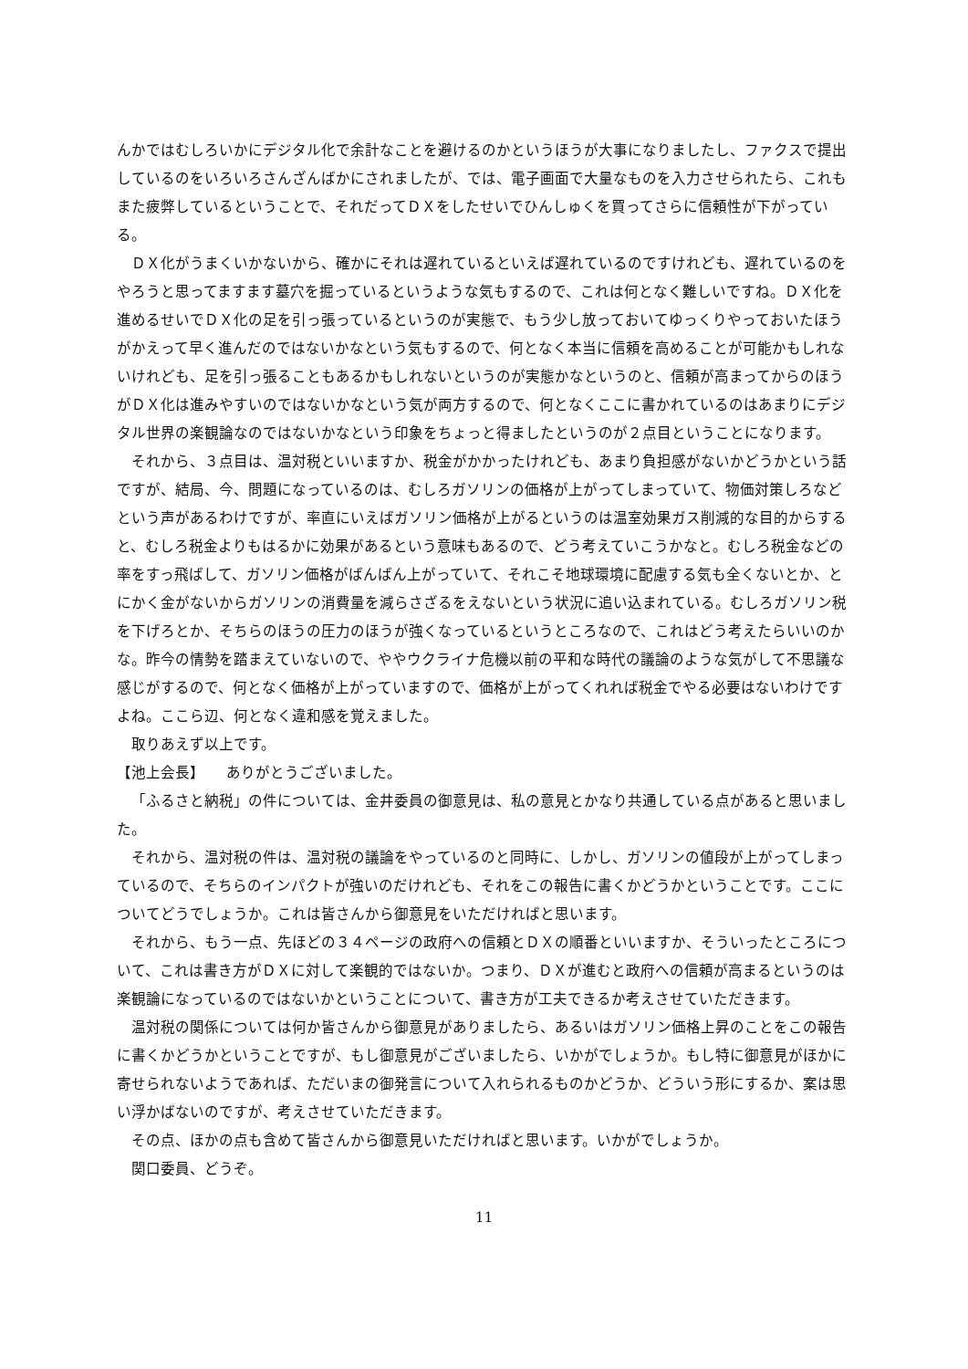んかではむしろいかにデジタル化で余計なことを避けるのかというほうが大事になりましたし、ファクスで提出しているのをいろいろさんざんばかにされましたが、では、電子画面で大量なものを入力させられたら、これもまた疲弊しているということで、それだってＤＸをしたせいでひんしゅくを買ってさらに信頼性が下がっている。
ＤＸ化がうまくいかないから、確かにそれは遅れているといえば遅れているのですけれども、遅れているのをやろうと思ってますます墓穴を掘っているというような気もするので、これは何となく難しいですね。ＤＸ化を進めるせいでＤＸ化の足を引っ張っているというのが実態で、もう少し放っておいてゆっくりやっておいたほうがかえって早く進んだのではないかなという気もするので、何となく本当に信頼を高めることが可能かもしれないけれども、足を引っ張ることもあるかもしれないというのが実態かなというのと、信頼が高まってからのほうがＤＸ化は進みやすいのではないかなという気が両方するので、何となくここに書かれているのはあまりにデジタル世界の楽観論なのではないかなという印象をちょっと得ましたというのが２点目ということになります。
それから、３点目は、温対税といいますか、税金がかかったけれども、あまり負担感がないかどうかという話ですが、結局、今、問題になっているのは、むしろガソリンの価格が上がってしまっていて、物価対策しろなどという声があるわけですが、率直にいえばガソリン価格が上がるというのは温室効果ガス削減的な目的からすると、むしろ税金よりもはるかに効果があるという意味もあるので、どう考えていこうかなと。むしろ税金などの率をすっ飛ばして、ガソリン価格がばんばん上がっていて、それこそ地球環境に配慮する気も全くないとか、とにかく金がないからガソリンの消費量を減らさざるをえないという状況に追い込まれている。むしろガソリン税を下げろとか、そちらのほうの圧力のほうが強くなっているというところなので、これはどう考えたらいいのかな。昨今の情勢を踏まえていないので、ややウクライナ危機以前の平和な時代の議論のような気がして不思議な感じがするので、何となく価格が上がっていますので、価格が上がってくれれば税金でやる必要はないわけですよね。ここら辺、何となく違和感を覚えました。
取りあえず以上です。
【池上会長】　　ありがとうございました。
「ふるさと納税」の件については、金井委員の御意見は、私の意見とかなり共通している点があると思いました。
それから、温対税の件は、温対税の議論をやっているのと同時に、しかし、ガソリンの値段が上がってしまっているので、そちらのインパクトが強いのだけれども、それをこの報告に書くかどうかということです。ここについてどうでしょうか。これは皆さんから御意見をいただければと思います。
それから、もう一点、先ほどの３４ページの政府への信頼とＤＸの順番といいますか、そういったところについて、これは書き方がＤＸに対して楽観的ではないか。つまり、ＤＸが進むと政府への信頼が高まるというのは楽観論になっているのではないかということについて、書き方が工夫できるか考えさせていただきます。
温対税の関係については何か皆さんから御意見がありましたら、あるいはガソリン価格上昇のことをこの報告に書くかどうかということですが、もし御意見がございましたら、いかがでしょうか。もし特に御意見がほかに寄せられないようであれば、ただいまの御発言について入れられるものかどうか、どういう形にするか、案は思い浮かばないのですが、考えさせていただきます。
その点、ほかの点も含めて皆さんから御意見いただければと思います。いかがでしょうか。
関口委員、どうぞ。
11